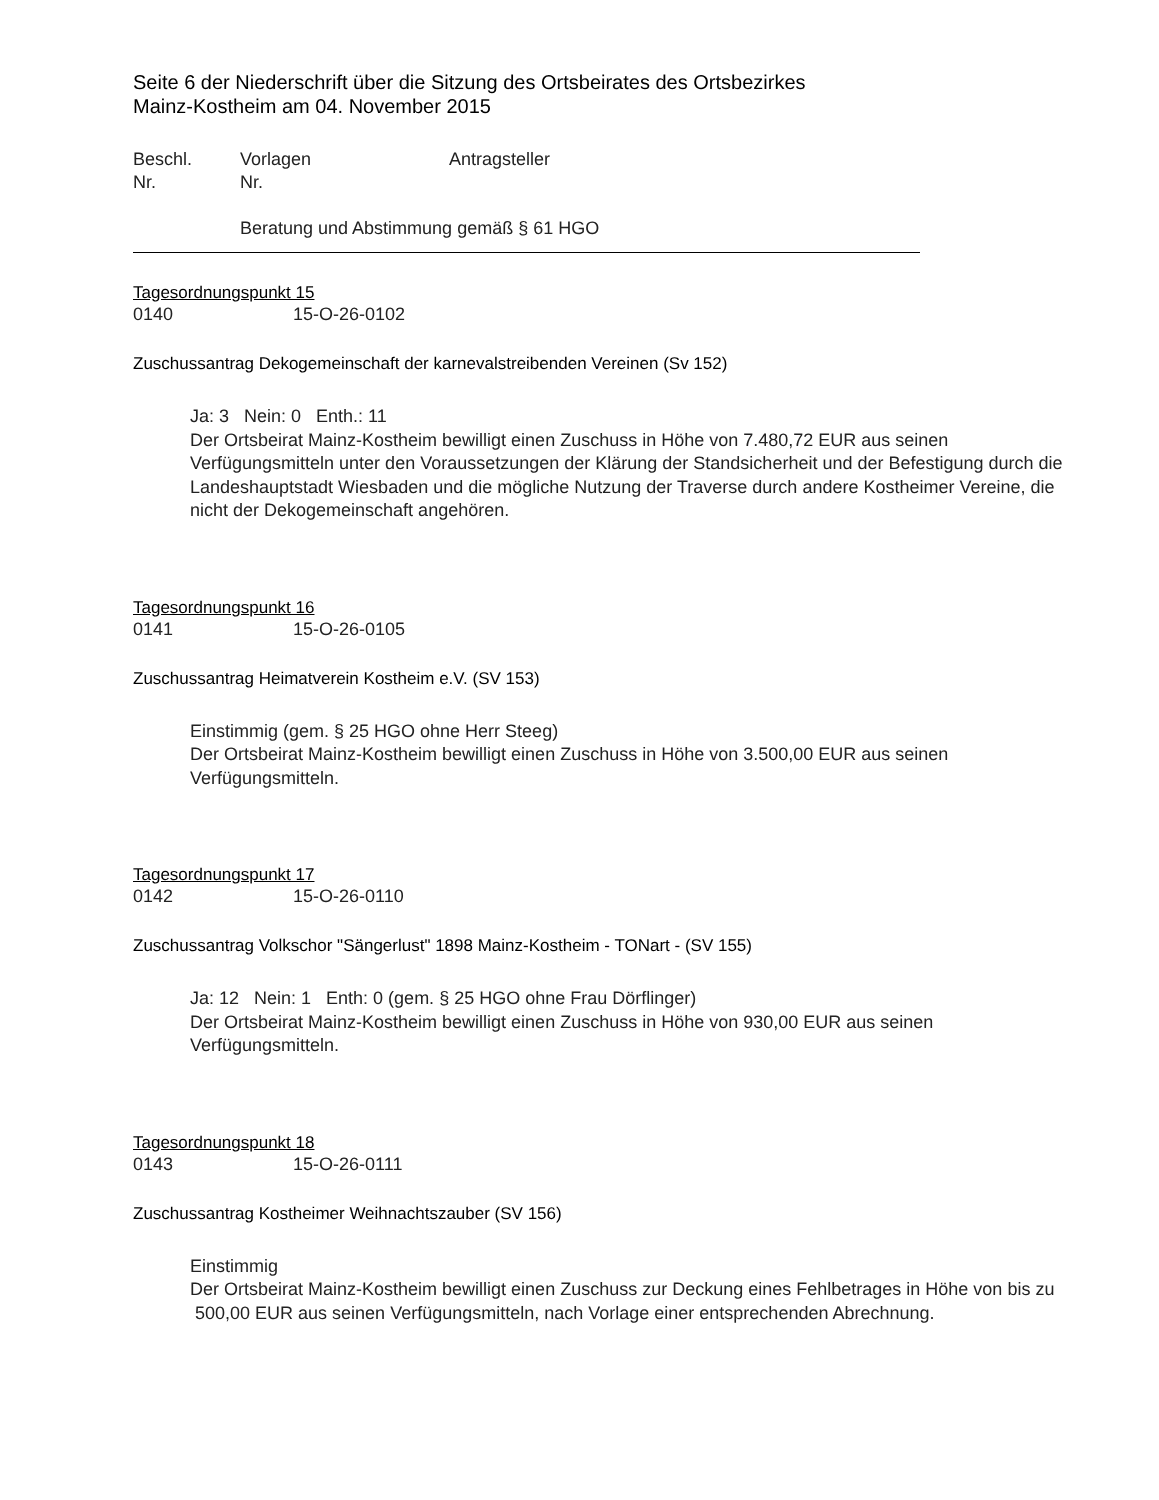Seite 6 der Niederschrift über die Sitzung des Ortsbeirates des Ortsbezirkes
Mainz-Kostheim am 04. November 2015
Beschl. Vorlagen Antragsteller
Nr. Nr.
Beratung und Abstimmung gemäß § 61 HGO
Tagesordnungspunkt 15
0140 15-O-26-0102
Zuschussantrag Dekogemeinschaft der karnevalstreibenden Vereinen (Sv 152)
Ja: 3 Nein: 0 Enth.: 11
Der Ortsbeirat Mainz-Kostheim bewilligt einen Zuschuss in Höhe von 7.480,72 EUR aus seinen Verfügungsmitteln unter den Voraussetzungen der Klärung der Standsicherheit und der Befestigung durch die Landeshauptstadt Wiesbaden und die mögliche Nutzung der Traverse durch andere Kostheimer Vereine, die nicht der Dekogemeinschaft angehören.
Tagesordnungspunkt 16
0141 15-O-26-0105
Zuschussantrag Heimatverein Kostheim e.V. (SV 153)
Einstimmig (gem. § 25 HGO ohne Herr Steeg)
Der Ortsbeirat Mainz-Kostheim bewilligt einen Zuschuss in Höhe von 3.500,00 EUR aus seinen Verfügungsmitteln.
Tagesordnungspunkt 17
0142 15-O-26-0110
Zuschussantrag Volkschor "Sängerlust" 1898 Mainz-Kostheim - TONart - (SV 155)
Ja: 12 Nein: 1 Enth: 0 (gem. § 25 HGO ohne Frau Dörflinger)
Der Ortsbeirat Mainz-Kostheim bewilligt einen Zuschuss in Höhe von 930,00 EUR aus seinen Verfügungsmitteln.
Tagesordnungspunkt 18
0143 15-O-26-0111
Zuschussantrag Kostheimer Weihnachtszauber (SV 156)
Einstimmig
Der Ortsbeirat Mainz-Kostheim bewilligt einen Zuschuss zur Deckung eines Fehlbetrages in Höhe von bis zu 500,00 EUR aus seinen Verfügungsmitteln, nach Vorlage einer entsprechenden Abrechnung.